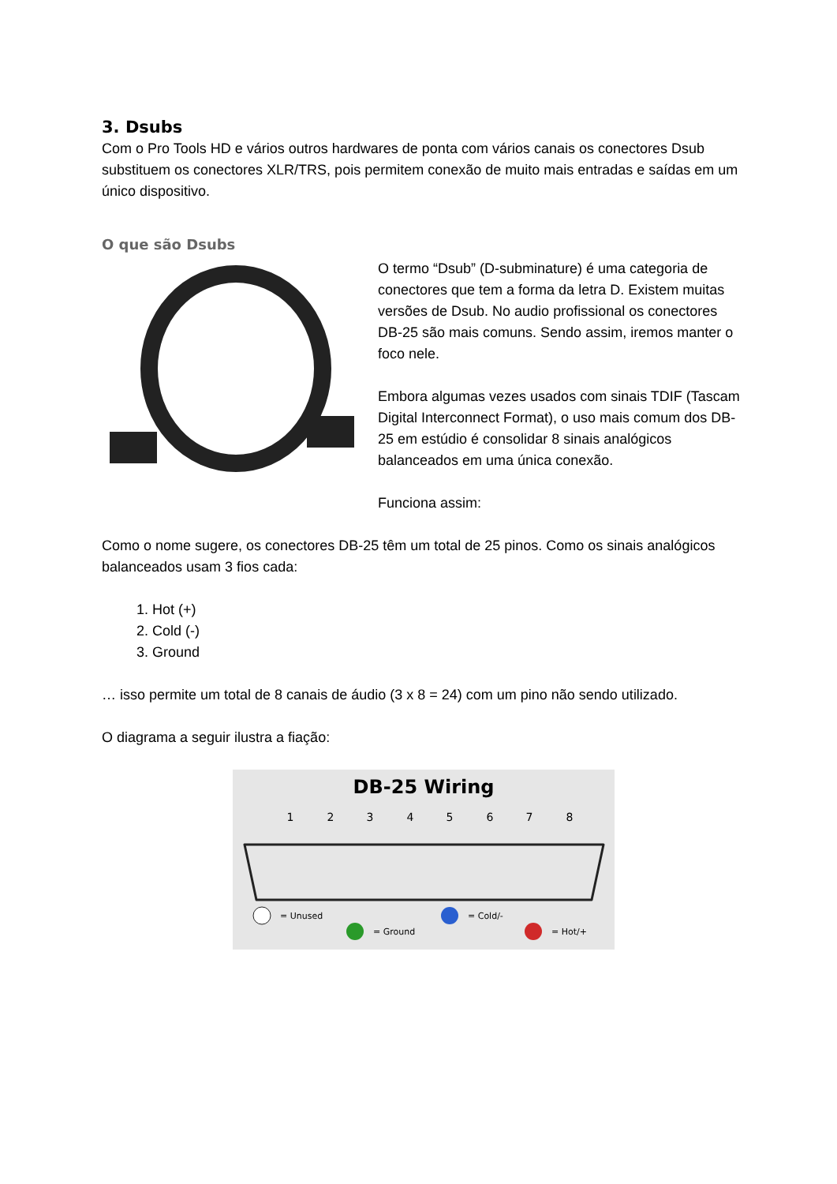3. Dsubs
Com o Pro Tools HD e vários outros hardwares de ponta com vários canais os conectores Dsub substituem os conectores XLR/TRS, pois permitem conexão de muito mais entradas e saídas em um único dispositivo.
O que são Dsubs
O termo “Dsub” (D-subminature) é uma categoria de conectores que tem a forma da letra D. Existem muitas versões de Dsub. No audio profissional os conectores DB-25 são mais comuns. Sendo assim, iremos manter o foco nele.
Embora algumas vezes usados com sinais TDIF (Tascam Digital Interconnect Format), o uso mais comum dos DB-25 em estúdio é consolidar 8 sinais analógicos balanceados em uma única conexão.
Funciona assim:
Como o nome sugere, os conectores DB-25 têm um total de 25 pinos. Como os sinais analógicos balanceados usam 3 fios cada:
1. Hot (+)
2. Cold (-)
3. Ground
… isso permite um total de 8 canais de áudio (3 x 8 = 24) com um pino não sendo utilizado.
O diagrama a seguir ilustra a fiação:
DB-25 Wiring
1
2
3
4
5
6
7
8
= Unused
= Ground
= Cold/-
= Hot/+